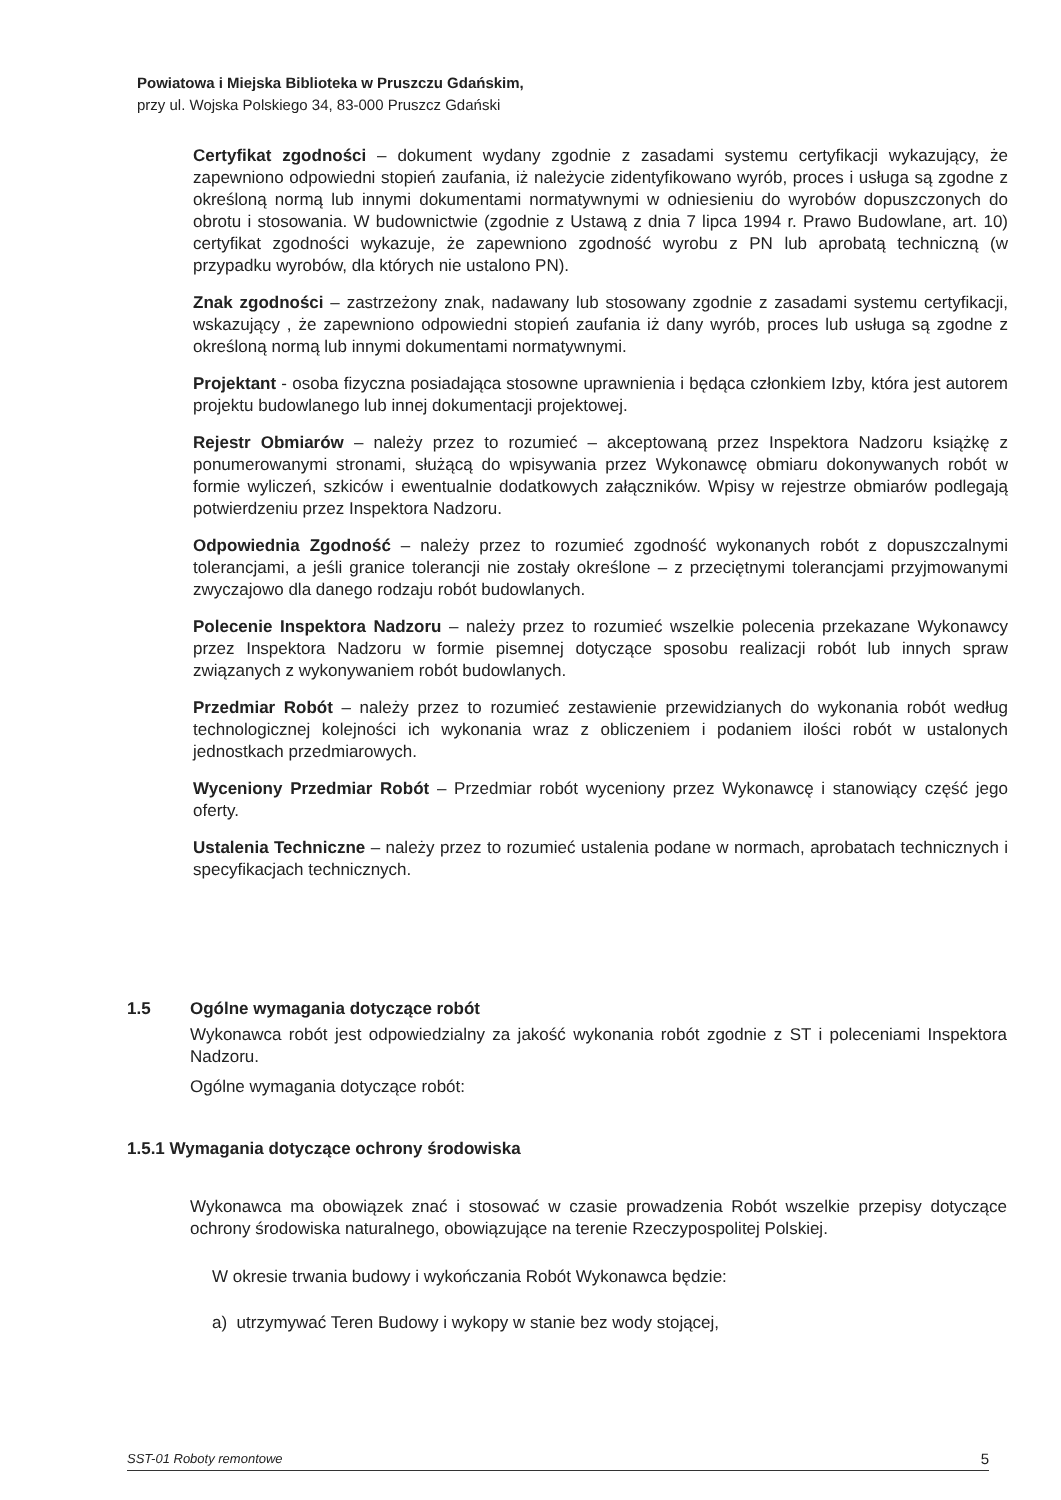Powiatowa i Miejska Biblioteka w Pruszczu Gdańskim,
przy ul. Wojska Polskiego 34, 83-000 Pruszcz Gdański
Certyfikat zgodności – dokument wydany zgodnie z zasadami systemu certyfikacji wykazujący, że zapewniono odpowiedni stopień zaufania, iż należycie zidentyfikowano wyrób, proces i usługa są zgodne z określoną normą lub innymi dokumentami normatywnymi w odniesieniu do wyrobów dopuszczonych do obrotu i stosowania. W budownictwie (zgodnie z Ustawą z dnia 7 lipca 1994 r. Prawo Budowlane, art. 10) certyfikat zgodności wykazuje, że zapewniono zgodność wyrobu z PN lub aprobatą techniczną (w przypadku wyrobów, dla których nie ustalono PN).
Znak zgodności – zastrzeżony znak, nadawany lub stosowany zgodnie z zasadami systemu certyfikacji, wskazujący , że zapewniono odpowiedni stopień zaufania iż dany wyrób, proces lub usługa są zgodne z określoną normą lub innymi dokumentami normatywnymi.
Projektant - osoba fizyczna posiadająca stosowne uprawnienia i będąca członkiem Izby, która jest autorem projektu budowlanego lub innej dokumentacji projektowej.
Rejestr Obmiarów – należy przez to rozumieć – akceptowaną przez Inspektora Nadzoru książkę z ponumerowanymi stronami, służącą do wpisywania przez Wykonawcę obmiaru dokonywanych robót w formie wyliczeń, szkiców i ewentualnie dodatkowych załączników. Wpisy w rejestrze obmiarów podlegają potwierdzeniu przez Inspektora Nadzoru.
Odpowiednia Zgodność – należy przez to rozumieć zgodność wykonanych robót z dopuszczalnymi tolerancjami, a jeśli granice tolerancji nie zostały określone – z przeciętnymi tolerancjami przyjmowanymi zwyczajowo dla danego rodzaju robót budowlanych.
Polecenie Inspektora Nadzoru – należy przez to rozumieć wszelkie polecenia przekazane Wykonawcy przez Inspektora Nadzoru w formie pisemnej dotyczące sposobu realizacji robót lub innych spraw związanych z wykonywaniem robót budowlanych.
Przedmiar Robót – należy przez to rozumieć zestawienie przewidzianych do wykonania robót według technologicznej kolejności ich wykonania wraz z obliczeniem i podaniem ilości robót w ustalonych jednostkach przedmiarowych.
Wyceniony Przedmiar Robót – Przedmiar robót wyceniony przez Wykonawcę i stanowiący część jego oferty.
Ustalenia Techniczne – należy przez to rozumieć ustalenia podane w normach, aprobatach technicznych i specyfikacjach technicznych.
1.5 Ogólne wymagania dotyczące robót
Wykonawca robót jest odpowiedzialny za jakość wykonania robót zgodnie z ST i poleceniami Inspektora Nadzoru.
Ogólne wymagania dotyczące robót:
1.5.1 Wymagania dotyczące ochrony środowiska
Wykonawca ma obowiązek znać i stosować w czasie prowadzenia Robót wszelkie przepisy dotyczące ochrony środowiska naturalnego, obowiązujące na terenie Rzeczypospolitej Polskiej.
W okresie trwania budowy i wykończania Robót Wykonawca będzie:
a) utrzymywać Teren Budowy i wykopy w stanie bez wody stojącej,
SST-01 Roboty remontowe 5